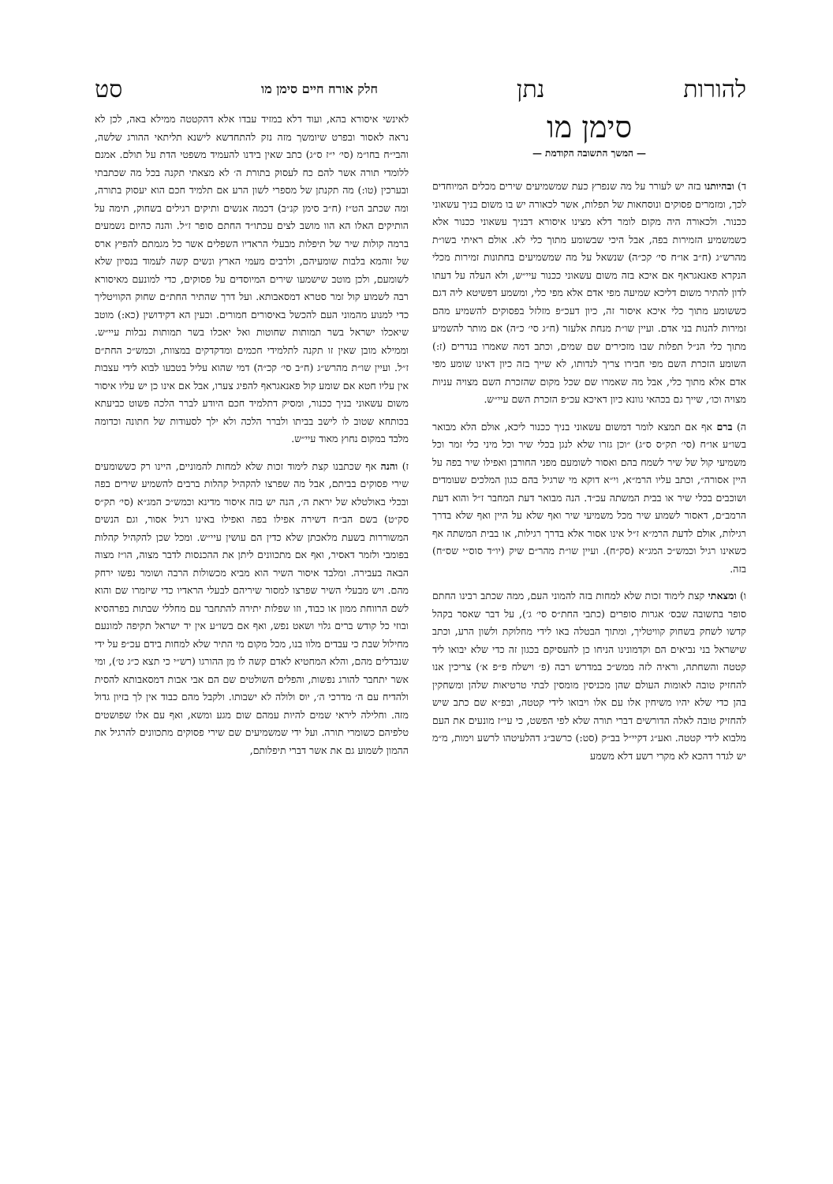להורות נתן חלק אורח חיים סימן מו סט
סימן מו
— המשך התשובה הקודמת —
ד) ובהיותנו בזה יש לעורר על מה שנפרץ כעת שמשמיעים שירים מכלים המיוחדים לכך, ומזמרים פסוקים ונוסחאות של תפלות, אשר לכאורה יש בו משום בניך עשאוני ככנור. ולכאורה היה מקום לומר דלא מצינו איסורא דבניך עשאוני ככנור אלא כשמשמיע הזמירות בפה, אבל היכי שבשומע מתוך כלי לא. אולם ראיתי בשו״ת מהרש״ג (ח״ב או״ח סי׳ קכ״ה) שנשאל על מה שמשמיעים בחתונות זמירות מכלי הנקרא פאנאגראף אם איכא בזה משום עשאוני ככנור עיי״ש, ולא העלה על דעתו לדון להתיר משום דליכא שמיעה מפי אדם אלא מפי כלי, ומשמע דפשיטא ליה דגם כששומע מתוך כלי איכא איסור זה, כיון דעכ״פ מזלזל בפסוקים להשמיע מהם זמירות להנות בני אדם. ועיין שו״ת מנחת אלעזר (ח״ג סי׳ כ״ה) אם מותר להשמיע מתוך כלי הנ״ל תפלות שבו מזכירים שם שמים, וכתב דמה שאמרו בנדרים (ז:) השומע הזכרת השם מפי חבירו צריך לנדותו, לא שייך בזה כיון דאינו שומע מפי אדם אלא מתוך כלי, אבל מה שאמרו שם שכל מקום שהזכרת השם מצויה עניות מצויה וכו׳, שייך גם בכהאי גוונא כיון דאיכא עכ״פ הזכרת השם עיי״ש.
ה) ברם אף אם תמצא לומר דמשום עשאוני בניך ככנור ליכא, אולם הלא מבואר בשו״ע או״ח (סי׳ תק״ס ס״ג) ״וכן גזרו שלא לנגן בכלי שיר וכל מיני כלי זמר וכל משמיעי קול של שיר לשמח בהם ואסור לשומעם מפני החורבן ואפילו שיר בפה על היין אסורה״, וכתב עליו הרמ״א, וי״א דוקא מי שרגיל בהם כגון המלכים שעומדים ושוכבים בכלי שיר או בבית המשתה עכ״ד. הנה מבואר דעת המחבר ז״ל והוא דעת הרמב״ם, דאסור לשמוע שיר מכל משמיעי שיר ואף שלא על היין ואף שלא בדרך רגילות, אולם לדעת הרמ״א ז״ל אינו אסור אלא בדרך רגילות, או בבית המשתה אף כשאינו רגיל וכמש״כ המג״א (סק״ח). ועיין שו״ת מהר״ם שיק (יו״ד סוס״י שס״ח) בזה.
ו) ומצאתי קצת לימוד זכות שלא למחות בזה להמוני העם, ממה שכתב רבינו החתם סופר בתשובה שבס׳ אגרות סופרים (כתבי החת״ס סי׳ ג׳), על דבר שאסר בקהל קדשו לשחק בשחוק קוויטליך, ומתוך הבטלה באו לידי מחלוקת ולשון הרע, וכתב שישראל בני נביאים הם וקדמונינו הניחו כן להעסיקם בכגון זה כדי שלא יבואו ליד קטטה והשחתה, וראיה לזה ממש״כ במדרש רבה (פ׳ וישלח פ״פ א׳) צריכין אנו להחזיק טובה לאומות העולם שהן מכניסין מומסין לבתי טרטיאות שלהן ומשחקין בהן כדי שלא יהיו משיחין אלו עם אלו ויבואו לידי קטטה, ובפ״א שם כתב שיש להחזיק טובה לאלה הדורשים דברי תורה שלא לפי הפשט, כי עי״ז מונעים את העם מלבוא לידי קטטה. ואע״ג דקיי״ל בב״ק (סט:) כרשב״ג דהלעיטהו לרשע וימות, מ״מ יש לגדר דהכא לא מקרי רשע דלא משמע
לאינשי איסורא בהא, ועוד דלא במזיד עבדו אלא דהקטטה ממילא באה, לכן לא נראה לאסור ובפרט שיומשך מזה נזק להתחדשא לישנא תליתאי ההורג שלשה, והבי״ח בחו״מ (סי׳ י״ז ס״ג) כתב שאין בידנו להעמיד משפטי הדת על תולם. אמנם ללומדי תורה אשר להם כח לעסוק בתורת ה׳ לא מצאתי תקנה בכל מה שכתבתי ובערכין (טו:) מה תקנתן של מספרי לשון הרע אם תלמיד חכם הוא יעסוק בתורה, ומה שכתב הט״ז (ח״ב סימן קנ״ב) דכמה אנשים ותיקים רגילים בשחוק, תימה על הותיקים האלו הא הוו מושב לצים עכתו״ד החתם סופר ז״ל. והנה כהיום נשמעים ברמה קולות שיר של תיפלות מבעלי הראדיו השפלים אשר כל מגמתם להפיץ ארס של זוהמא בלבות שומעיהם, ולרבים מעמי הארץ ונשים קשה לעמוד בנסיון שלא לשומעם, ולכן מוטב שישמעו שירים המיוסדים על פסוקים, כדי למונעם מאיסורא רבה לשמוע קול זמר סטרא דמסאבותא. ועל דרך שהתיר החת״ם שחוק הקוויטליך כדי למנוע מהמוני העם להכשל באיסורים חמורים. וכעין הא דקידושין (כא:) מוטב שיאכלו ישראל בשר תמותות שחוטות ואל יאכלו בשר תמותות נבלות עיי״ש. וממילא מובן שאין זו תקנה לתלמידי חכמים ומדקדקים במצוות, וכמש״כ החת״ם ז״ל. ועיין שו״ת מהרש״ג (ח״ב סי׳ קכ״ה) דמי שהוא עליל בטבעו לבוא לידי עצבות אין עליו חטא אם שומע קול פאנאגראף להפיג צערו, אבל אם אינו כן יש עליו איסור משום עשאוני בניך ככנור, ומסיק דתלמיד חכם היודע לברר הלכה פשוט כביעתא בכותחא שטוב לו לישב בביתו ולברר הלכה ולא ילך לסעודות של חתונה וכדומה מלבד במקום נחוץ מאוד עיי״ש.
ז) והנה אף שכתבנו קצת לימוד זכות שלא למחות להמוניים, היינו רק כששומעים שירי פסוקים בביתם, אבל מה שפרצו להקהיל קהלות ברבים להשמיע שירים בפה ובכלי באולטלא של יראת ה׳, הנה יש בזה איסור מדינא וכמש״כ המג״א (סי׳ תק״ס סק״ט) בשם הב״ח דשירה אפילו בפה ואפילו באינו רגיל אסור, וגם הנשים המשוררות בשעת מלאכתן שלא כדין הם עושין עיי״ש. ומכל שכן להקהיל קהלות בפומבי ולזמר דאסיר, ואף אם מתכוונים ליתן את ההכנסות לדבר מצוה, הו״ז מצוה הבאה בעבירה. ומלבד איסור השיר הוא מביא מכשולות הרבה ושומר נפשו ירחק מהם. ויש מבעלי השיר שפרצו למסור שיריהם לבעלי הראדיו כדי שיזמרו שם והוא לשם הרווחת ממון או כבוד, וזו שפלות יתירה להתחבר עם מחללי שבתות בפרהסיא ובוזי כל קודש ברים גלוי ושאט נפש, ואף אם בשו״ע אין יד ישראל תקיפה למונעם מחילול שבת כי עבדים מלוו בנו, מכל מקום מי התיר שלא למחות בידם עכ״פ על ידי שנבדלים מהם, והלא המחטיא לאדם קשה לו מן ההורגו (רש״י כי תצא כ״ג ט׳), ומי אשר יתחבר להורג נפשות, והפלים השולטים שם הם אבי אבות דמסאבותא להסית ולהדיח עם ה׳ מדרכי ה׳, יוס ולולה לא ישבותו. ולקבל מהם כבוד אין לך בזיון גדול מזה. וחלילה ליראי שמים להיות עמהם שום מגע ומשא, ואף עם אלו שפושטים טלפיהם כשומרי תורה. ועל ידי שמשמיעים שם שירי פסוקים מתכוונים להרגיל את ההמון לשמוע גם את אשר דברי תיפלותם,